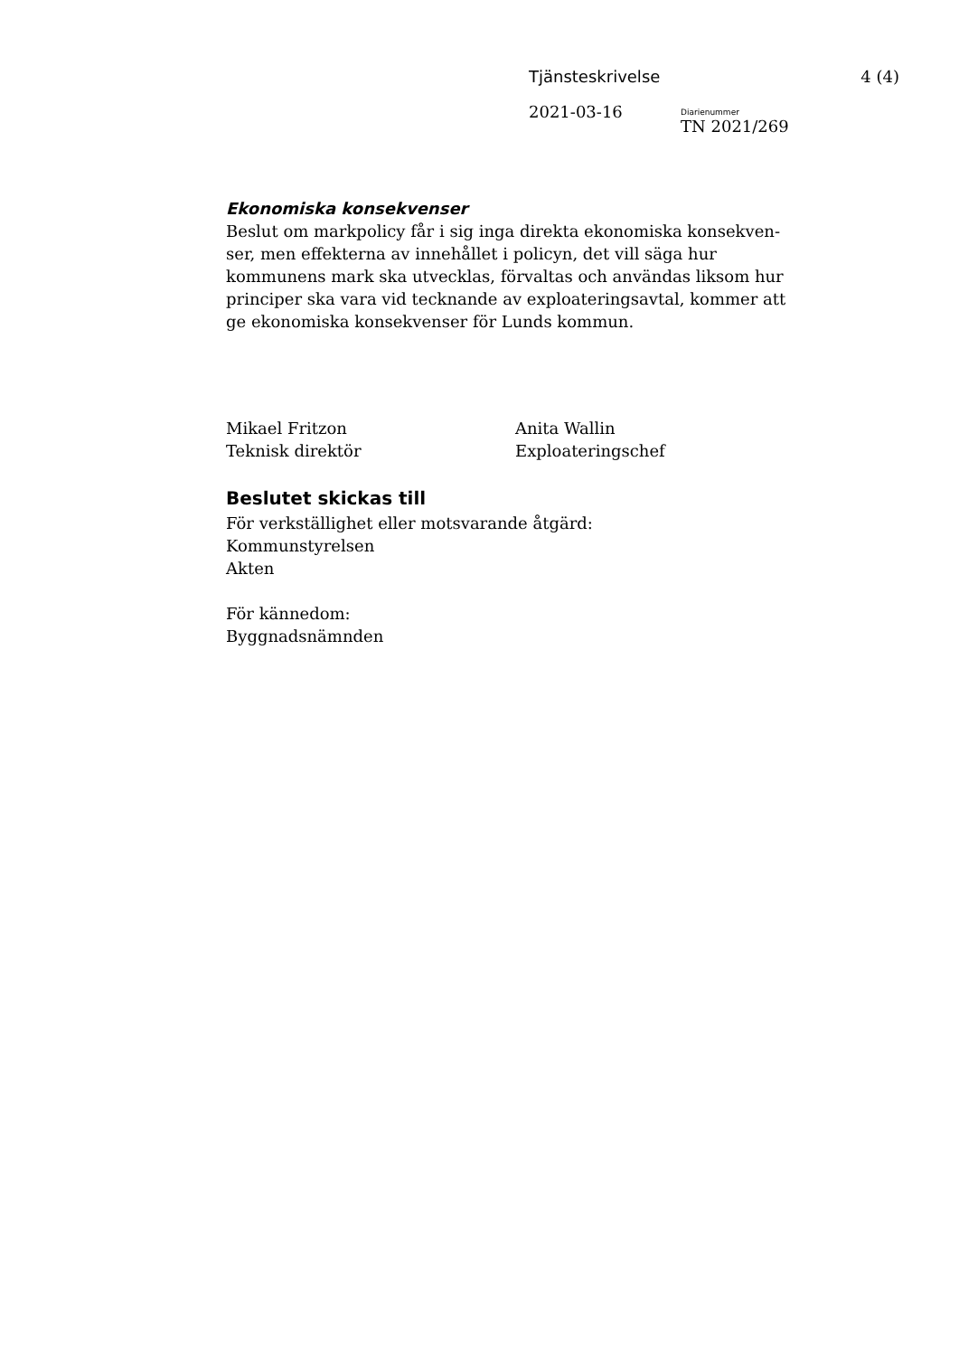Tjänsteskrivelse 4 (4)
2021-03-16 Diarienummer
TN 2021/269
Ekonomiska konsekvenser
Beslut om markpolicy får i sig inga direkta ekonomiska konsekven-ser, men effekterna av innehållet i policyn, det vill säga hur kommunens mark ska utvecklas, förvaltas och användas liksom hur principer ska vara vid tecknande av exploateringsavtal, kommer att ge ekonomiska konsekvenser för Lunds kommun.
Mikael Fritzon
Teknisk direktör
Anita Wallin
Exploateringschef
Beslutet skickas till
För verkställighet eller motsvarande åtgärd:
Kommunstyrelsen
Akten
För kännedom:
Byggnadsnämnden